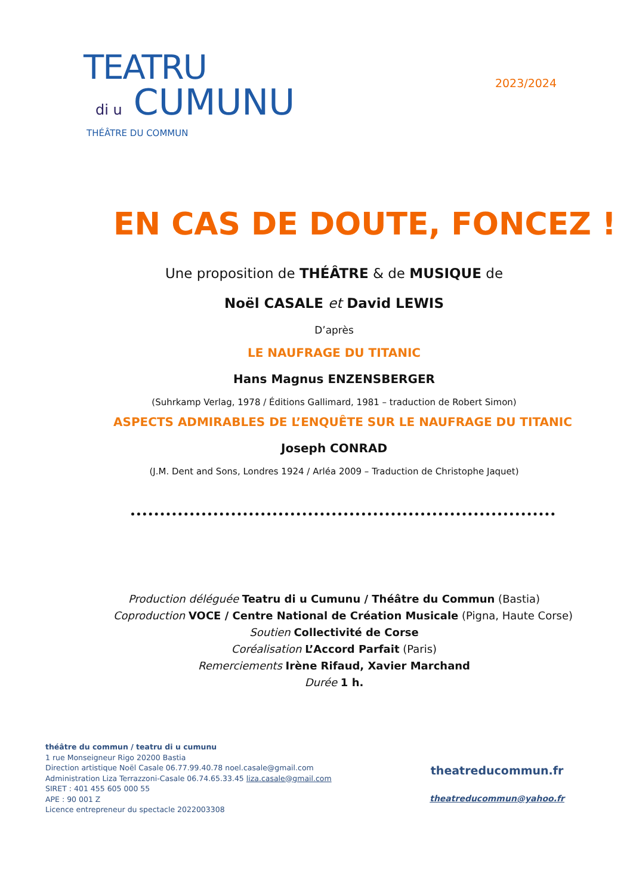TEATRU
di u CUMUNU
THÉÂTRE DU COMMUN
2023/2024
EN CAS DE DOUTE, FONCEZ !
Une proposition de THÉÂTRE & de MUSIQUE de
Noël CASALE et David LEWIS
D’après
LE NAUFRAGE DU TITANIC
Hans Magnus ENZENSBERGER
(Suhrkamp Verlag, 1978 / Éditions Gallimard, 1981 – traduction de Robert Simon)
ASPECTS ADMIRABLES DE L’ENQUÊTE SUR LE NAUFRAGE DU TITANIC
Joseph CONRAD
(J.M. Dent and Sons, Londres 1924 / Arléa 2009 – Traduction de Christophe Jaquet)
Production déléguée Teatru di u Cumunu / Théâtre du Commun (Bastia)
Coproduction VOCE / Centre National de Création Musicale (Pigna, Haute Corse)
Soutien Collectivité de Corse
Coréalisation L’Accord Parfait (Paris)
Remerciements Irène Rifaud, Xavier Marchand
Durée 1 h.
théâtre du commun / teatru di u cumunu
1 rue Monseigneur Rigo 20200 Bastia
Direction artistique Noël Casale 06.77.99.40.78 noel.casale@gmail.com
Administration Liza Terrazzoni-Casale 06.74.65.33.45 liza.casale@gmail.com
SIRET : 401 455 605 000 55
APE : 90 001 Z
Licence entrepreneur du spectacle 2022003308
theatreducommun.fr
theatreducommun@yahoo.fr